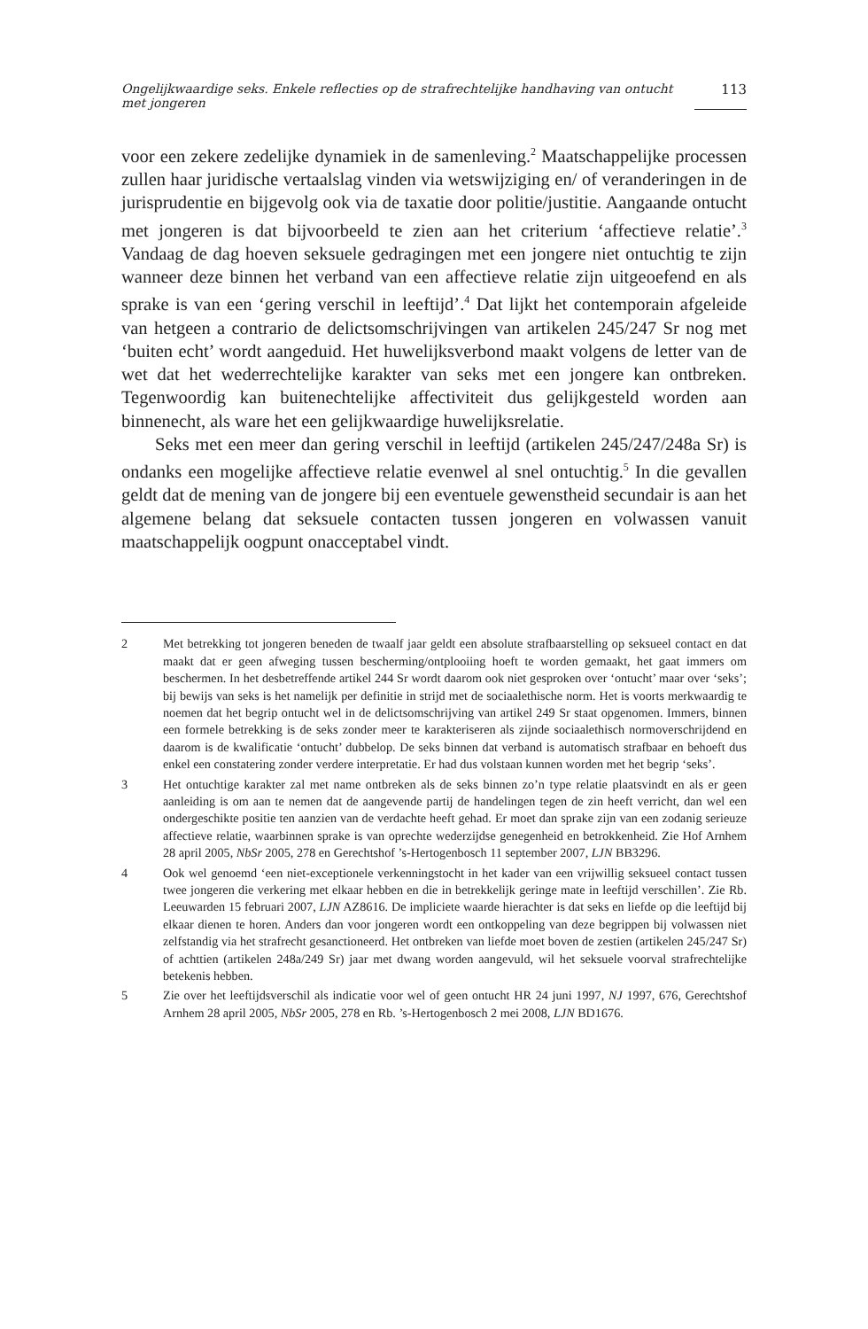Ongelijkwaardige seks. Enkele reflecties op de strafrechtelijke handhaving van ontucht met jongeren 113
voor een zekere zedelijke dynamiek in de samenleving.<sup>2</sup> Maatschappelijke processen zullen haar juridische vertaalslag vinden via wetswijziging en/ of veranderingen in de jurisprudentie en bijgevolg ook via de taxatie door politie/justitie. Aangaande ontucht met jongeren is dat bijvoorbeeld te zien aan het criterium ‘affectieve relatie’.<sup>3</sup> Vandaag de dag hoeven seksuele gedragingen met een jongere niet ontuchtig te zijn wanneer deze binnen het verband van een affectieve relatie zijn uitgeoefend en als sprake is van een ‘gering verschil in leeftijd’.<sup>4</sup> Dat lijkt het contemporain afgeleide van hetgeen a contrario de delictsomschrijvingen van artikelen 245/247 Sr nog met ‘buiten echt’ wordt aangeduid. Het huwelijksverbond maakt volgens de letter van de wet dat het wederrechtelijke karakter van seks met een jongere kan ontbreken. Tegenwoordig kan buitenechtelijke affectiviteit dus gelijkgesteld worden aan binnenecht, als ware het een gelijkwaardige huwelijksrelatie.
Seks met een meer dan gering verschil in leeftijd (artikelen 245/247/248a Sr) is ondanks een mogelijke affectieve relatie evenwel al snel ontuchtig.<sup>5</sup> In die gevallen geldt dat de mening van de jongere bij een eventuele gewenstheid secundair is aan het algemene belang dat seksuele contacten tussen jongeren en volwassen vanuit maatschappelijk oogpunt onacceptabel vindt.
2 Met betrekking tot jongeren beneden de twaalf jaar geldt een absolute strafbaarstelling op seksueel contact en dat maakt dat er geen afweging tussen bescherming/ontplooiing hoeft te worden gemaakt, het gaat immers om beschermen. In het desbetreffende artikel 244 Sr wordt daarom ook niet gesproken over ‘ontucht’ maar over ‘seks’; bij bewijs van seks is het namelijk per definitie in strijd met de sociaalethische norm. Het is voorts merkwaardig te noemen dat het begrip ontucht wel in de delictsomschrijving van artikel 249 Sr staat opgenomen. Immers, binnen een formele betrekking is de seks zonder meer te karakteriseren als zijnde sociaalethisch normoverschrijdend en daarom is de kwalificatie ‘ontucht’ dubbelop. De seks binnen dat verband is automatisch strafbaar en behoeft dus enkel een constatering zonder verdere interpretatie. Er had dus volstaan kunnen worden met het begrip ‘seks’.
3 Het ontuchtige karakter zal met name ontbreken als de seks binnen zo’n type relatie plaatsvindt en als er geen aanleiding is om aan te nemen dat de aangevende partij de handelingen tegen de zin heeft verricht, dan wel een ondergeschikte positie ten aanzien van de verdachte heeft gehad. Er moet dan sprake zijn van een zodanig serieuze affectieve relatie, waarbinnen sprake is van oprechte wederzijdse genegenheid en betrokkenheid. Zie Hof Arnhem 28 april 2005, NbSr 2005, 278 en Gerechtshof ’s-Hertogenbosch 11 september 2007, LJN BB3296.
4 Ook wel genoemd ‘een niet-exceptionele verkenningstocht in het kader van een vrijwillig seksueel contact tussen twee jongeren die verkering met elkaar hebben en die in betrekkelijk geringe mate in leeftijd verschillen’. Zie Rb. Leeuwarden 15 februari 2007, LJN AZ8616. De impliciete waarde hierachter is dat seks en liefde op die leeftijd bij elkaar dienen te horen. Anders dan voor jongeren wordt een ontkoppeling van deze begrippen bij volwassen niet zelfstandig via het strafrecht gesanctioneerd. Het ontbreken van liefde moet boven de zestien (artikelen 245/247 Sr) of achttien (artikelen 248a/249 Sr) jaar met dwang worden aangevuld, wil het seksuele voorval strafrechtelijke betekenis hebben.
5 Zie over het leeftijdsverschil als indicatie voor wel of geen ontucht HR 24 juni 1997, NJ 1997, 676, Gerechtshof Arnhem 28 april 2005, NbSr 2005, 278 en Rb. ’s-Hertogenbosch 2 mei 2008, LJN BD1676.